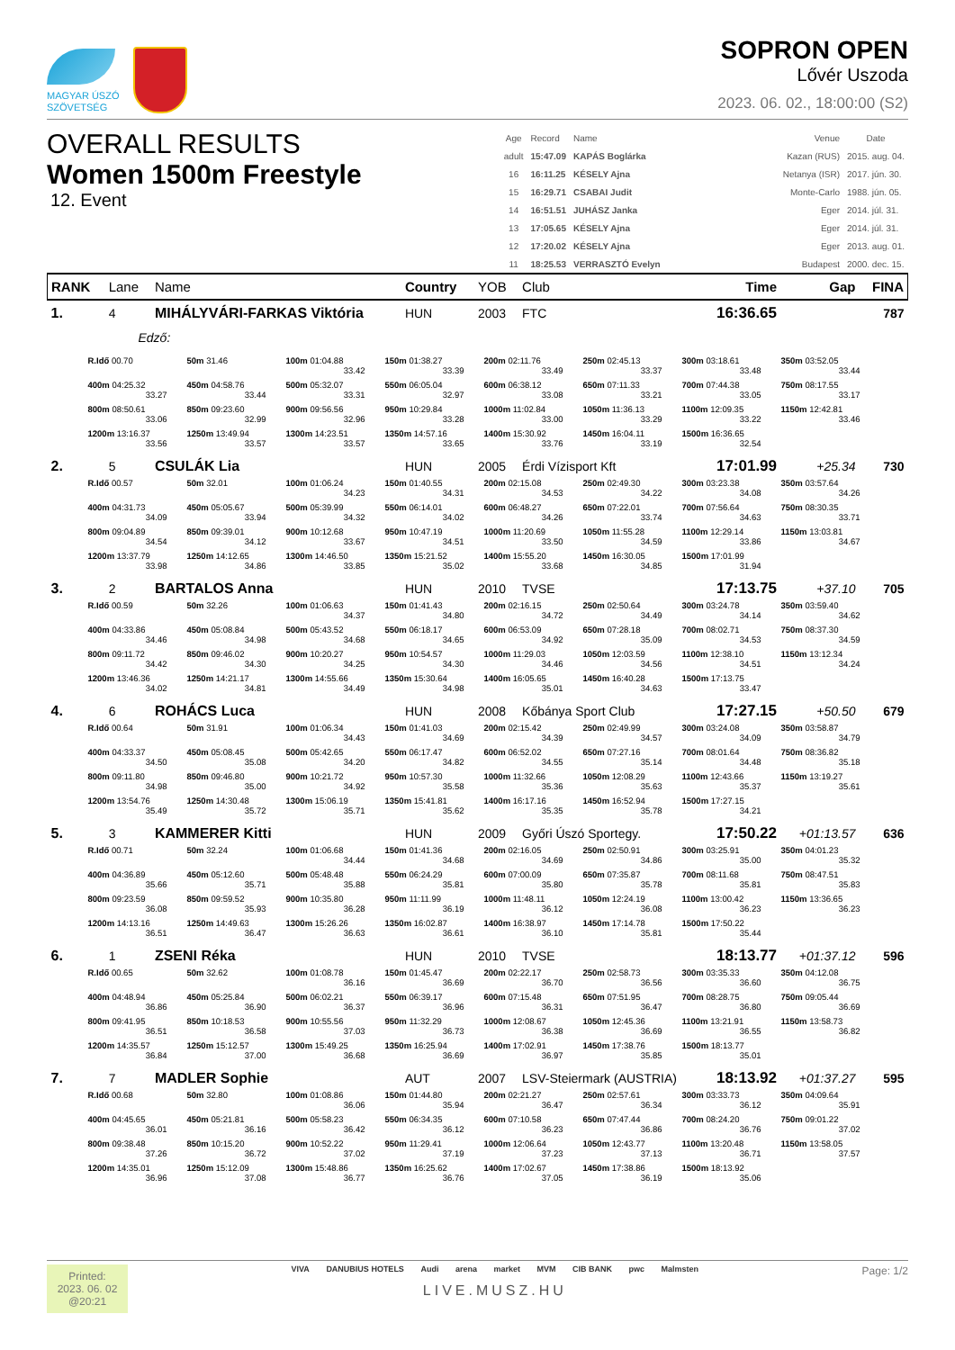MAGYAR ÚSZÓ
SZÖVETSÉG
SOPRON OPEN
Lővér Uszoda
2023. 06. 02., 18:00:00 (S2)
OVERALL RESULTS
Women 1500m Freestyle
12. Event
| Age | Record | Name | | Venue | Date |
| --- | --- | --- | --- | --- | --- |
| adult | 15:47.09 | KAPÁS Boglárka | | Kazan (RUS) | 2015. aug. 04. |
| 16 | 16:11.25 | KÉSELY Ajna | | Netanya (ISR) | 2017. jún. 30. |
| 15 | 16:29.71 | CSABAI Judit | | Monte-Carlo | 1988. jún. 05. |
| 14 | 16:51.51 | JUHÁSZ Janka | | Eger | 2014. júl. 31. |
| 13 | 17:05.65 | KÉSELY Ajna | | Eger | 2014. júl. 31. |
| 12 | 17:20.02 | KÉSELY Ajna | | Eger | 2013. aug. 01. |
| 11 | 18:25.53 | VERRASZTÓ Evelyn | | Budapest | 2000. dec. 15. |
| RANK | Lane | Name | Country | YOB | Club | Time | Gap | FINA |
| --- | --- | --- | --- | --- | --- | --- | --- | --- |
| 1. | 4 | MIHÁLYVÁRI-FARKAS Viktória | HUN | 2003 | FTC | 16:36.65 | | 787 |
| Edző: / R.Idő 00.70 / 50m 31.46 / 100m 01:04.88 33.42 / 150m 01:38.27 33.39 / 200m 02:11.76 33.49 / 250m 02:45.13 33.37 / 300m 03:18.61 33.48 / 350m 03:52.05 33.44 / / 400m 04:25.32 33.27 / 450m 04:58.76 33.44 / 500m 05:32.07 33.31 / 550m 06:05.04 32.97 / 600m 06:38.12 33.08 / 650m 07:11.33 33.21 / 700m 07:44.38 33.05 / 750m 08:17.55 33.17 / / 800m 08:50.61 33.06 / 850m 09:23.60 32.99 / 900m 09:56.56 32.96 / 950m 10:29.84 33.28 / 1000m 11:02.84 33.00 / 1050m 11:36.13 33.29 / 1100m 12:09.35 33.22 / 1150m 12:42.81 33.46 / / 1200m 13:16.37 33.56 / 1250m 13:49.94 33.57 / 1300m 14:23.51 33.57 / 1350m 14:57.16 33.65 / 1400m 15:30.92 33.76 / 1450m 16:04.11 33.19 / 1500m 16:36.65 32.54 / / | | | | | | | | |
| 2. | 5 | CSULÁK Lia | HUN | 2005 | Érdi Vízisport Kft | 17:01.99 | +25.34 | 730 |
| / R.Idő 00.57 / 50m 32.01 / 100m 01:06.24 34.23 / 150m 01:40.55 34.31 / 200m 02:15.08 34.53 / 250m 02:49.30 34.22 / 300m 03:23.38 34.08 / 350m 03:57.64 34.26 / / 400m 04:31.73 34.09 / 450m 05:05.67 33.94 / 500m 05:39.99 34.32 / 550m 06:14.01 34.02 / 600m 06:48.27 34.26 / 650m 07:22.01 33.74 / 700m 07:56.64 34.63 / 750m 08:30.35 33.71 / / 800m 09:04.89 34.54 / 850m 09:39.01 34.12 / 900m 10:12.68 33.67 / 950m 10:47.19 34.51 / 1000m 11:20.69 33.50 / 1050m 11:55.28 34.59 / 1100m 12:29.14 33.86 / 1150m 13:03.81 34.67 / / 1200m 13:37.79 33.98 / 1250m 14:12.65 34.86 / 1300m 14:46.50 33.85 / 1350m 15:21.52 35.02 / 1400m 15:55.20 33.68 / 1450m 16:30.05 34.85 / 1500m 17:01.99 31.94 / / | | | | | | | | |
| 3. | 2 | BARTALOS Anna | HUN | 2010 | TVSE | 17:13.75 | +37.10 | 705 |
| / R.Idő 00.59 / 50m 32.26 / 100m 01:06.63 34.37 / 150m 01:41.43 34.80 / 200m 02:16.15 34.72 / 250m 02:50.64 34.49 / 300m 03:24.78 34.14 / 350m 03:59.40 34.62 / / 400m 04:33.86 34.46 / 450m 05:08.84 34.98 / 500m 05:43.52 34.68 / 550m 06:18.17 34.65 / 600m 06:53.09 34.92 / 650m 07:28.18 35.09 / 700m 08:02.71 34.53 / 750m 08:37.30 34.59 / / 800m 09:11.72 34.42 / 850m 09:46.02 34.30 / 900m 10:20.27 34.25 / 950m 10:54.57 34.30 / 1000m 11:29.03 34.46 / 1050m 12:03.59 34.56 / 1100m 12:38.10 34.51 / 1150m 13:12.34 34.24 / / 1200m 13:46.36 34.02 / 1250m 14:21.17 34.81 / 1300m 14:55.66 34.49 / 1350m 15:30.64 34.98 / 1400m 16:05.65 35.01 / 1450m 16:40.28 34.63 / 1500m 17:13.75 33.47 / / | | | | | | | | |
| 4. | 6 | ROHÁCS Luca | HUN | 2008 | Kőbánya Sport Club | 17:27.15 | +50.50 | 679 |
| / R.Idő 00.64 / 50m 31.91 / 100m 01:06.34 34.43 / 150m 01:41.03 34.69 / 200m 02:15.42 34.39 / 250m 02:49.99 34.57 / 300m 03:24.08 34.09 / 350m 03:58.87 34.79 / / 400m 04:33.37 34.50 / 450m 05:08.45 35.08 / 500m 05:42.65 34.20 / 550m 06:17.47 34.82 / 600m 06:52.02 34.55 / 650m 07:27.16 35.14 / 700m 08:01.64 34.48 / 750m 08:36.82 35.18 / / 800m 09:11.80 34.98 / 850m 09:46.80 35.00 / 900m 10:21.72 34.92 / 950m 10:57.30 35.58 / 1000m 11:32.66 35.36 / 1050m 12:08.29 35.63 / 1100m 12:43.66 35.37 / 1150m 13:19.27 35.61 / / 1200m 13:54.76 35.49 / 1250m 14:30.48 35.72 / 1300m 15:06.19 35.71 / 1350m 15:41.81 35.62 / 1400m 16:17.16 35.35 / 1450m 16:52.94 35.78 / 1500m 17:27.15 34.21 / / | | | | | | | | |
| 5. | 3 | KAMMERER Kitti | HUN | 2009 | Győri Úszó Sportegy. | 17:50.22 | +01:13.57 | 636 |
| / R.Idő 00.71 / 50m 32.24 / 100m 01:06.68 34.44 / 150m 01:41.36 34.68 / 200m 02:16.05 34.69 / 250m 02:50.91 34.86 / 300m 03:25.91 35.00 / 350m 04:01.23 35.32 / / 400m 04:36.89 35.66 / 450m 05:12.60 35.71 / 500m 05:48.48 35.88 / 550m 06:24.29 35.81 / 600m 07:00.09 35.80 / 650m 07:35.87 35.78 / 700m 08:11.68 35.81 / 750m 08:47.51 35.83 / / 800m 09:23.59 36.08 / 850m 09:59.52 35.93 / 900m 10:35.80 36.28 / 950m 11:11.99 36.19 / 1000m 11:48.11 36.12 / 1050m 12:24.19 36.08 / 1100m 13:00.42 36.23 / 1150m 13:36.65 36.23 / / 1200m 14:13.16 36.51 / 1250m 14:49.63 36.47 / 1300m 15:26.26 36.63 / 1350m 16:02.87 36.61 / 1400m 16:38.97 36.10 / 1450m 17:14.78 35.81 / 1500m 17:50.22 35.44 / / | | | | | | | | |
| 6. | 1 | ZSENI Réka | HUN | 2010 | TVSE | 18:13.77 | +01:37.12 | 596 |
| / R.Idő 00.65 / 50m 32.62 / 100m 01:08.78 36.16 / 150m 01:45.47 36.69 / 200m 02:22.17 36.70 / 250m 02:58.73 36.56 / 300m 03:35.33 36.60 / 350m 04:12.08 36.75 / / 400m 04:48.94 36.86 / 450m 05:25.84 36.90 / 500m 06:02.21 36.37 / 550m 06:39.17 36.96 / 600m 07:15.48 36.31 / 650m 07:51.95 36.47 / 700m 08:28.75 36.80 / 750m 09:05.44 36.69 / / 800m 09:41.95 36.51 / 850m 10:18.53 36.58 / 900m 10:55.56 37.03 / 950m 11:32.29 36.73 / 1000m 12:08.67 36.38 / 1050m 12:45.36 36.69 / 1100m 13:21.91 36.55 / 1150m 13:58.73 36.82 / / 1200m 14:35.57 36.84 / 1250m 15:12.57 37.00 / 1300m 15:49.25 36.68 / 1350m 16:25.94 36.69 / 1400m 17:02.91 36.97 / 1450m 17:38.76 35.85 / 1500m 18:13.77 35.01 / / | | | | | | | | |
| 7. | 7 | MADLER Sophie | AUT | 2007 | LSV-Steiermark (AUSTRIA) | 18:13.92 | +01:37.27 | 595 |
| / R.Idő 00.68 / 50m 32.80 / 100m 01:08.86 36.06 / 150m 01:44.80 35.94 / 200m 02:21.27 36.47 / 250m 02:57.61 36.34 / 300m 03:33.73 36.12 / 350m 04:09.64 35.91 / / 400m 04:45.65 36.01 / 450m 05:21.81 36.16 / 500m 05:58.23 36.42 / 550m 06:34.35 36.12 / 600m 07:10.58 36.23 / 650m 07:47.44 36.86 / 700m 08:24.20 36.76 / 750m 09:01.22 37.02 / / 800m 09:38.48 37.26 / 850m 10:15.20 36.72 / 900m 10:52.22 37.02 / 950m 11:29.41 37.19 / 1000m 12:06.64 37.23 / 1050m 12:43.77 37.13 / 1100m 13:20.48 36.71 / 1150m 13:58.05 37.57 / / 1200m 14:35.01 36.96 / 1250m 15:12.09 37.08 / 1300m 15:48.86 36.77 / 1350m 16:25.62 36.76 / 1400m 17:02.67 37.05 / 1450m 17:38.86 36.19 / 1500m 18:13.92 35.06 / / | | | | | | | | |
Printed:
2023. 06. 02
@20:21
VIVA DANUBIUS HOTELS Audi arena market MVM CIB BANK pwc Malmsten
LIVE.MUSZ.HU
Page: 1/2